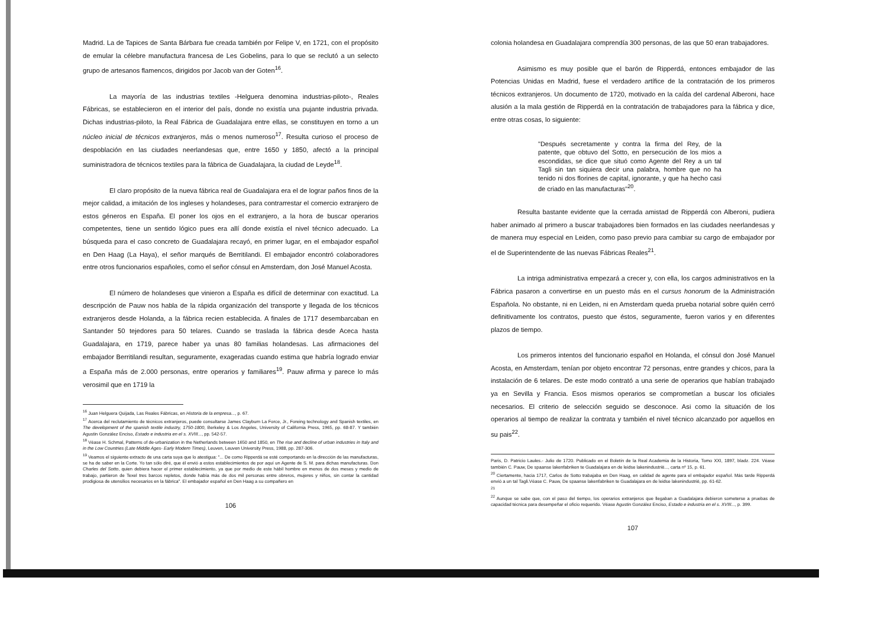Madrid. La de Tapices de Santa Bárbara fue creada también por Felipe V, en 1721, con el propósito de emular la célebre manufactura francesa de Les Gobelins, para lo que se reclutó a un selecto grupo de artesanos flamencos, dirigidos por Jacob van der Goten<sup>16</sup>.
La mayoría de las industrias textiles -Helguera denomina industrias-piloto-, Reales Fábricas, se establecieron en el interior del país, donde no existía una pujante industria privada. Dichas industrias-piloto, la Real Fábrica de Guadalajara entre ellas, se constituyen en torno a un núcleo inicial de técnicos extranjeros, más o menos numeroso<sup>17</sup>. Resulta curioso el proceso de despoblación en las ciudades neerlandesas que, entre 1650 y 1850, afectó a la principal suministradora de técnicos textiles para la fábrica de Guadalajara, la ciudad de Leyde<sup>18</sup>.
El claro propósito de la nueva fábrica real de Guadalajara era el de lograr paños finos de la mejor calidad, a imitación de los ingleses y holandeses, para contrarrestar el comercio extranjero de estos géneros en España. El poner los ojos en el extranjero, a la hora de buscar operarios competentes, tiene un sentido lógico pues era allí donde existía el nivel técnico adecuado. La búsqueda para el caso concreto de Guadalajara recayó, en primer lugar, en el embajador español en Den Haag (La Haya), el señor marqués de Berritilandi. El embajador encontró colaboradores entre otros funcionarios españoles, como el señor cónsul en Amsterdam, don José Manuel Acosta.
El número de holandeses que vinieron a España es difícil de determinar con exactitud. La descripción de Pauw nos habla de la rápida organización del transporte y llegada de los técnicos extranjeros desde Holanda, a la fábrica recien establecida. A finales de 1717 desembarcaban en Santander 50 tejedores para 50 telares. Cuando se traslada la fábrica desde Aceca hasta Guadalajara, en 1719, parece haber ya unas 80 familias holandesas. Las afirmaciones del embajador Berritilandi resultan, seguramente, exageradas cuando estima que habría logrado enviar a España más de 2.000 personas, entre operarios y familiares<sup>19</sup>. Pauw afirma y parece lo más verosimil que en 1719 la
<sup>16</sup> Juan Helguera Quijada, Las Reales Fábricas, en Historia de la empresa..., p. 67.
<sup>17</sup> Acerca del reclutamiento de técnicos extranjeros, puede consultarse James Clayburn La Force, Jr., Foreing technology and Spanish textiles, en The development of the spanish textile industry, 1750-1800, Berkeley & Los Angeles, University of California Press, 1965, pp. 68-87. Y también Agustin González Enciso, Estado e industria en el s. XVIII..., pp. 542-57.
<sup>18</sup> Véase H. Schmal, Patterns of de-urbanization in the Netherlands between 1650 and 1850, en The rise and decline of urban industries in Italy and in the Low Countries (Late Middle Ages- Early Modern Times), Leuven, Leuven University Press, 1988, pp. 287-306.
<sup>19</sup> Veamos el siguiente extracto de una carta suya que lo atestigua: "... De como Ripperdá se esté comportando en la dirección de las manufacturas, se ha de saber en la Corte. Yo tan sólo diré, que él envió a estos establecimientos de por aquí un Agente de S. M. para dichas manufacturas. Don Charles del Sotto, quien debiera hacer el primer establecimiento, ya que por medio de este hábil hombre en menos de dos meses y medio de trabajo, partieron de Texel tres barcos repletos, donde había más de dos mil personas entre obreros, mujeres y niños, sin contar la cantidad prodigiosa de utensilios necesarios en la fábrica". El embajador español en Den Haag a su compañero en
106
colonia holandesa en Guadalajara comprendía 300 personas, de las que 50 eran trabajadores.
Asimismo es muy posible que el barón de Ripperdá, entonces embajador de las Potencias Unidas en Madrid, fuese el verdadero artífice de la contratación de los primeros técnicos extranjeros. Un documento de 1720, motivado en la caída del cardenal Alberoni, hace alusión a la mala gestión de Ripperdá en la contratación de trabajadores para la fábrica y dice, entre otras cosas, lo siguiente:
"Después secretamente y contra la firma del Rey, de la patente, que obtuvo del Sotto, en persecución de los mios a escondidas, se dice que situó como Agente del Rey a un tal Tagli sin tan siquiera decir una palabra, hombre que no ha tenido ni dos florines de capital, ignorante, y que ha hecho casi de criado en las manufacturas"<sup>20</sup>.
Resulta bastante evidente que la cerrada amistad de Ripperdá con Alberoni, pudiera haber animado al primero a buscar trabajadores bien formados en las ciudades neerlandesas y de manera muy especial en Leiden, como paso previo para cambiar su cargo de embajador por el de Superintendente de las nuevas Fábricas Reales<sup>21</sup>.
La intriga administrativa empezará a crecer y, con ella, los cargos administrativos en la Fábrica pasaron a convertirse en un puesto más en el cursus honorum de la Administración Española. No obstante, ni en Leiden, ni en Amsterdam queda prueba notarial sobre quién cerró definitivamente los contratos, puesto que éstos, seguramente, fueron varios y en diferentes plazos de tiempo.
Los primeros intentos del funcionario español en Holanda, el cónsul don José Manuel Acosta, en Amsterdam, tenían por objeto encontrar 72 personas, entre grandes y chicos, para la instalación de 6 telares. De este modo contrató a una serie de operarios que habían trabajado ya en Sevilla y Francia. Esos mismos operarios se comprometían a buscar los oficiales necesarios. El criterio de selección seguido se desconoce. Asi como la situación de los operarios al tiempo de realizar la contrata y también el nivel técnico alcanzado por aquellos en su pais<sup>22</sup>.
Paris, D. Patricio Laules.- Julio de 1720. Publicado en el Boletín de la Real Academia de la Historia, Tomo XXI, 1897, bladz. 224. Véase también C. Pauw, De spaanse lakenfabriken te Guadalajara en de leidse lakenindustrië..., carta nº 15, p. 61.
<sup>20</sup> Ciertamente, hacia 1717, Carlos de Sotto trabajaba en Den Haag, en calidad de agente para el embajador español. Más tarde Ripperdá envió a un tal Tagli.Véase C. Pauw, De spaanse lakenfabriken te Guadalajara en de leidse lakenindustrië, pp. 61-62.
<sup>21</sup>
<sup>22</sup> Aunque se sabe que, con el paso del tiempo, los operarios extranjeros que llegaban a Guadalajara debieron someterse a pruebas de capacidad técnica para desempeñar el oficio requerido. Véase Agustin González Enciso, Estado e industria en el s. XVIII..., p. 399.
107